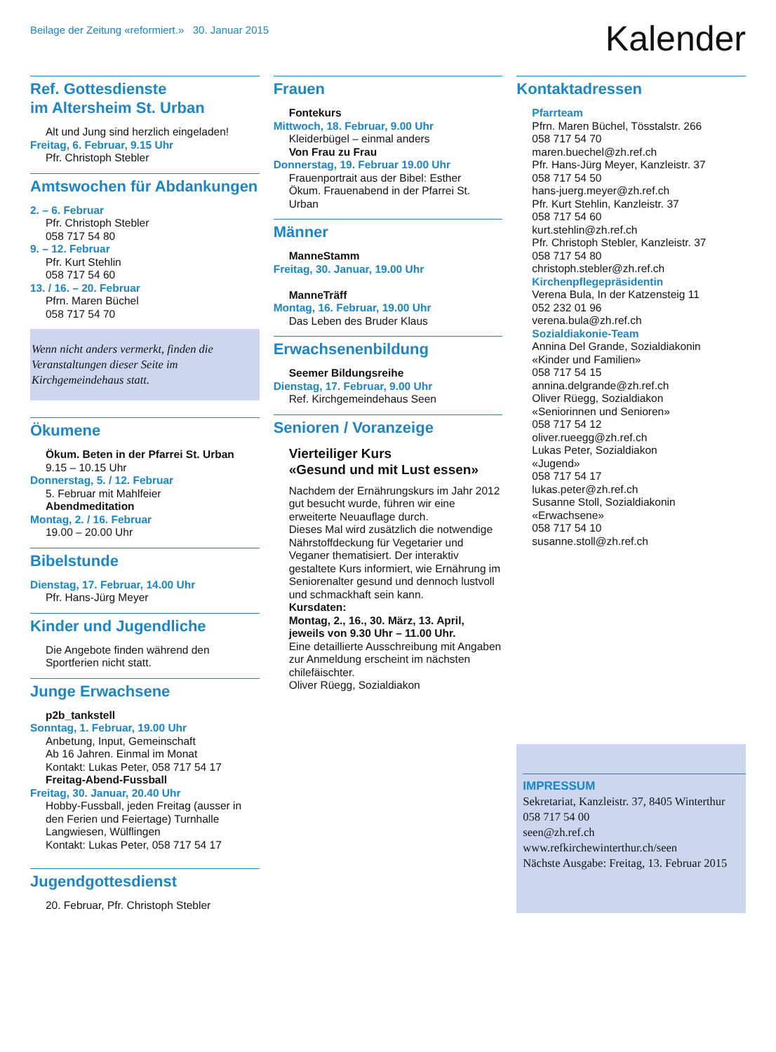Beilage der Zeitung «reformiert.» 30. Januar 2015
Kalender
Ref. Gottesdienste
im Altersheim St. Urban
Alt und Jung sind herzlich eingeladen!
Freitag, 6. Februar, 9.15 Uhr
Pfr. Christoph Stebler
Amtswochen für Abdankungen
2. – 6. Februar
Pfr. Christoph Stebler
058 717 54 80
9. – 12. Februar
Pfr. Kurt Stehlin
058 717 54 60
13. / 16. – 20. Februar
Pfrn. Maren Büchel
058 717 54 70
Wenn nicht anders vermerkt, finden die Veranstaltungen dieser Seite im Kirchgemeindehaus statt.
Ökumene
Ökum. Beten in der Pfarrei St. Urban
9.15 – 10.15 Uhr
Donnerstag, 5. / 12. Februar
5. Februar mit Mahlfeier
Abendmeditation
Montag, 2. / 16. Februar
19.00 – 20.00 Uhr
Bibelstunde
Dienstag, 17. Februar, 14.00 Uhr
Pfr. Hans-Jürg Meyer
Kinder und Jugendliche
Die Angebote finden während den Sportferien nicht statt.
Junge Erwachsene
p2b_tankstell
Sonntag, 1. Februar, 19.00 Uhr
Anbetung, Input, Gemeinschaft
Ab 16 Jahren. Einmal im Monat
Kontakt: Lukas Peter, 058 717 54 17
Freitag-Abend-Fussball
Freitag, 30. Januar, 20.40 Uhr
Hobby-Fussball, jeden Freitag (ausser in den Ferien und Feiertage) Turnhalle Langwiesen, Wülflingen
Kontakt: Lukas Peter, 058 717 54 17
Jugendgottesdienst
20. Februar, Pfr. Christoph Stebler
Frauen
Fontekurs
Mittwoch, 18. Februar, 9.00 Uhr
Kleiderbügel – einmal anders
Von Frau zu Frau
Donnerstag, 19. Februar 19.00 Uhr
Frauenportrait aus der Bibel: Esther
Ökum. Frauenabend in der Pfarrei St. Urban
Männer
ManneStamm
Freitag, 30. Januar, 19.00 Uhr
ManneTräff
Montag, 16. Februar, 19.00 Uhr
Das Leben des Bruder Klaus
Erwachsenenbildung
Seemer Bildungsreihe
Dienstag, 17. Februar, 9.00 Uhr
Ref. Kirchgemeindehaus Seen
Senioren / Voranzeige
Vierteiliger Kurs
«Gesund und mit Lust essen»
Nachdem der Ernährungskurs im Jahr 2012 gut besucht wurde, führen wir eine erweiterte Neuauflage durch.
Dieses Mal wird zusätzlich die notwendige Nährstoffdeckung für Vegetarier und Veganer thematisiert. Der interaktiv gestaltete Kurs informiert, wie Ernährung im Seniorenalter gesund und dennoch lustvoll und schmackhaft sein kann.
Kursdaten:
Montag, 2., 16., 30. März, 13. April, jeweils von 9.30 Uhr – 11.00 Uhr.
Eine detaillierte Ausschreibung mit Angaben zur Anmeldung erscheint im nächsten chilefäischter.
Oliver Rüegg, Sozialdiakon
Kontaktadressen
Pfarrteam
Pfrn. Maren Büchel, Tösstalstr. 266
058 717 54 70
maren.buechel@zh.ref.ch
Pfr. Hans-Jürg Meyer, Kanzleistr. 37
058 717 54 50
hans-juerg.meyer@zh.ref.ch
Pfr. Kurt Stehlin, Kanzleistr. 37
058 717 54 60
kurt.stehlin@zh.ref.ch
Pfr. Christoph Stebler, Kanzleistr. 37
058 717 54 80
christoph.stebler@zh.ref.ch
Kirchenpflegepräsidentin
Verena Bula, In der Katzensteig 11
052 232 01 96
verena.bula@zh.ref.ch
Sozialdiakonie-Team
Annina Del Grande, Sozialdiakonin
«Kinder und Familien»
058 717 54 15
annina.delgrande@zh.ref.ch
Oliver Rüegg, Sozialdiakon
«Seniorinnen und Senioren»
058 717 54 12
oliver.rueegg@zh.ref.ch
Lukas Peter, Sozialdiakon
«Jugend»
058 717 54 17
lukas.peter@zh.ref.ch
Susanne Stoll, Sozialdiakonin
«Erwachsene»
058 717 54 10
susanne.stoll@zh.ref.ch
IMPRESSUM
Sekretariat, Kanzleistr. 37, 8405 Winterthur
058 717 54 00
seen@zh.ref.ch
www.refkirchewinterthur.ch/seen
Nächste Ausgabe: Freitag, 13. Februar 2015